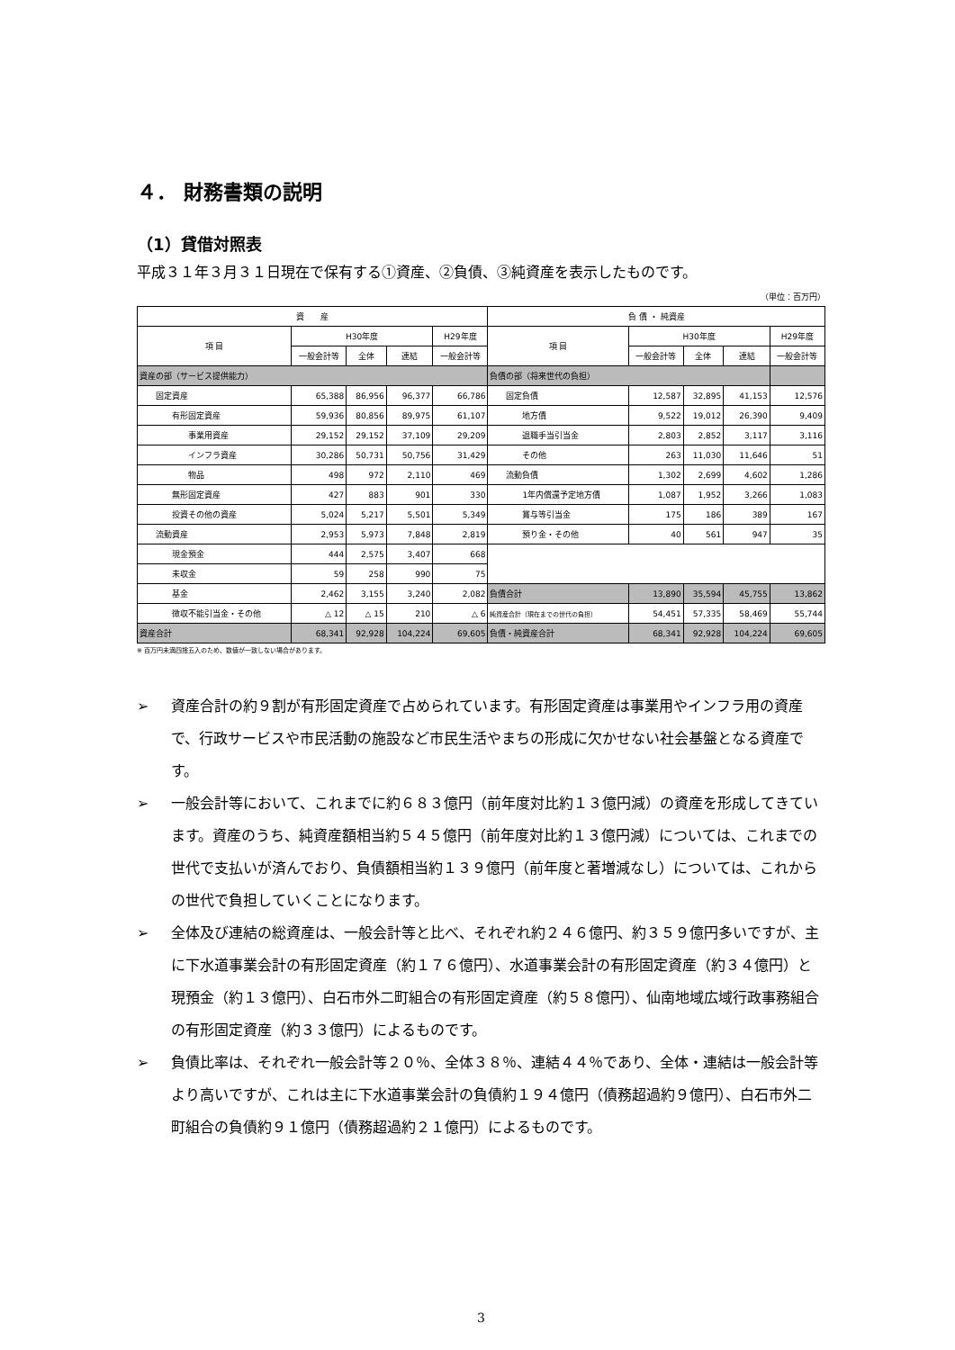４． 財務書類の説明
（1）貸借対照表
平成３１年３月３１日現在で保有する①資産、②負債、③純資産を表示したものです。
（単位：百万円）
| 資 産 | | | | | 負 債 ・ 純資産 | | | | |
| --- | --- | --- | --- | --- | --- | --- | --- | --- | --- |
| 項 目 | H30年度 | | | H29年度 | 項 目 | H30年度 | | | H29年度 |
| | 一般会計等 | 全体 | 連結 | 一般会計等 | | 一般会計等 | 全体 | 連結 | 一般会計等 |
| 資産の部（サービス提供能力） | | | | | 負債の部（将来世代の負担） | | | | |
| 固定資産 | 65,388 | 86,956 | 96,377 | 66,786 | 固定負債 | 12,587 | 32,895 | 41,153 | 12,576 |
| 有形固定資産 | 59,936 | 80,856 | 89,975 | 61,107 | 地方債 | 9,522 | 19,012 | 26,390 | 9,409 |
| 事業用資産 | 29,152 | 29,152 | 37,109 | 29,209 | 退職手当引当金 | 2,803 | 2,852 | 3,117 | 3,116 |
| インフラ資産 | 30,286 | 50,731 | 50,756 | 31,429 | その他 | 263 | 11,030 | 11,646 | 51 |
| 物品 | 498 | 972 | 2,110 | 469 | 流動負債 | 1,302 | 2,699 | 4,602 | 1,286 |
| 無形固定資産 | 427 | 883 | 901 | 330 | 1年内償還予定地方債 | 1,087 | 1,952 | 3,266 | 1,083 |
| 投資その他の資産 | 5,024 | 5,217 | 5,501 | 5,349 | 賞与等引当金 | 175 | 186 | 389 | 167 |
| 流動資産 | 2,953 | 5,973 | 7,848 | 2,819 | 預り金・その他 | 40 | 561 | 947 | 35 |
| 現金預金 | 444 | 2,575 | 3,407 | 668 | | | | | |
| 未収金 | 59 | 258 | 990 | 75 | | | | | |
| 基金 | 2,462 | 3,155 | 3,240 | 2,082 | 負債合計 | 13,890 | 35,594 | 45,755 | 13,862 |
| 徴収不能引当金・その他 | △ 12 | △ 15 | 210 | △ 6 | 純資産合計（現在までの世代の負担） | 54,451 | 57,335 | 58,469 | 55,744 |
| 資産合計 | 68,341 | 92,928 | 104,224 | 69,605 | 負債・純資産合計 | 68,341 | 92,928 | 104,224 | 69,605 |
※ 百万円未満四捨五入のため、数値が一致しない場合があります。
➢ 資産合計の約９割が有形固定資産で占められています。有形固定資産は事業用やインフラ用の資産で、行政サービスや市民活動の施設など市民生活やまちの形成に欠かせない社会基盤となる資産です。
➢ 一般会計等において、これまでに約６８３億円（前年度対比約１３億円減）の資産を形成してきています。資産のうち、純資産額相当約５４５億円（前年度対比約１３億円減）については、これまでの世代で支払いが済んでおり、負債額相当約１３９億円（前年度と著増減なし）については、これからの世代で負担していくことになります。
➢ 全体及び連結の総資産は、一般会計等と比べ、それぞれ約２４６億円、約３５９億円多いですが、主に下水道事業会計の有形固定資産（約１７６億円）、水道事業会計の有形固定資産（約３４億円）と現預金（約１３億円）、白石市外二町組合の有形固定資産（約５８億円）、仙南地域広域行政事務組合の有形固定資産（約３３億円）によるものです。
➢ 負債比率は、それぞれ一般会計等２０％、全体３８％、連結４４％であり、全体・連結は一般会計等より高いですが、これは主に下水道事業会計の負債約１９４億円（債務超過約９億円）、白石市外二町組合の負債約９１億円（債務超過約２１億円）によるものです。
3